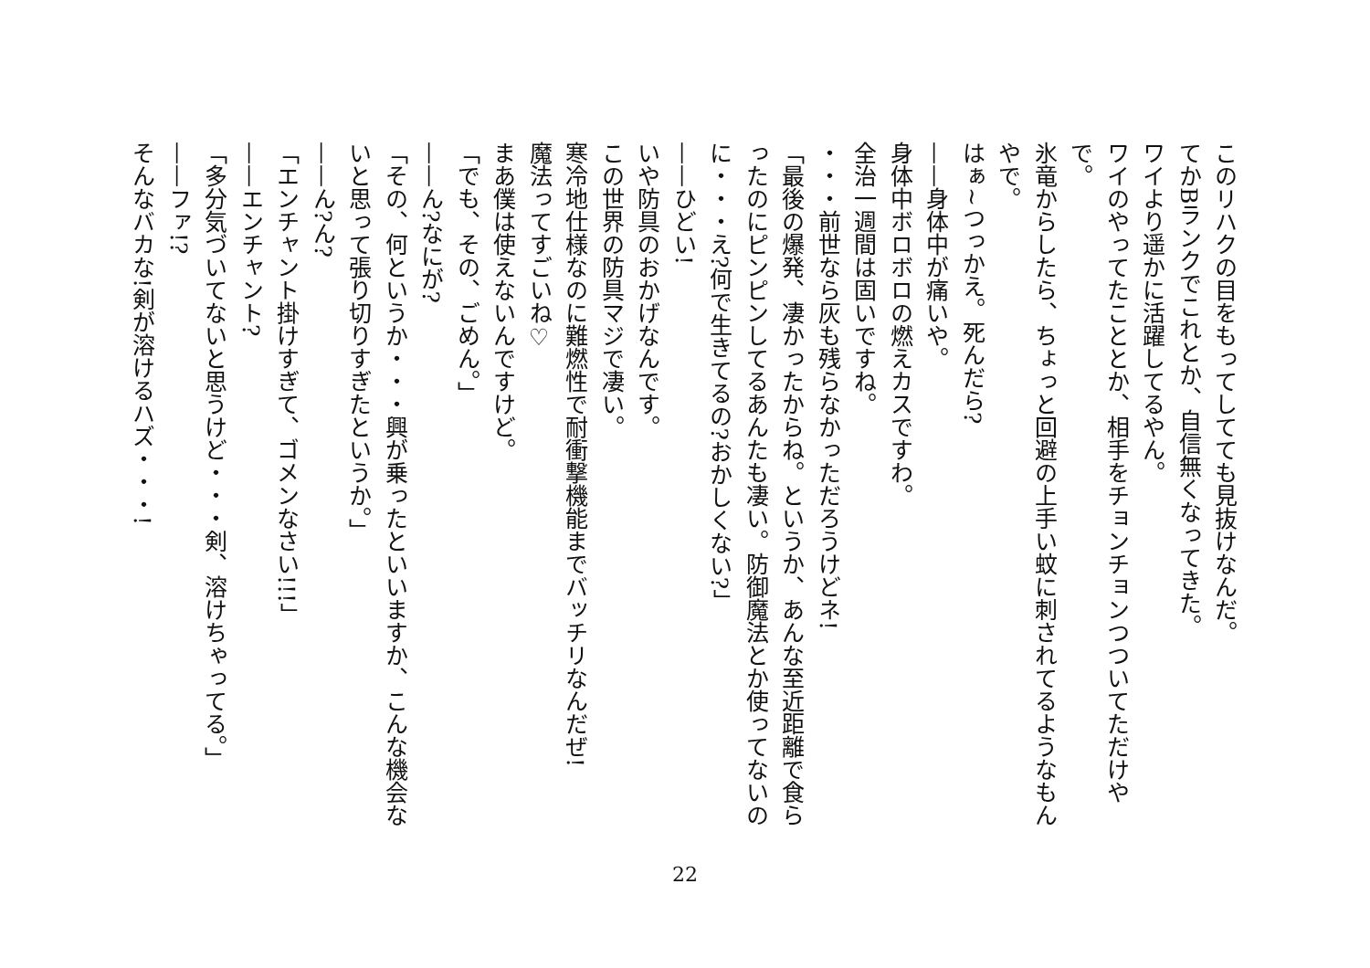このリハクの目をもってしてても見抜けなんだ。
てかBランクでこれとか、自信無くなってきた。
ワイより遥かに活躍してるやん。
ワイのやってたこととか、相手をチョンチョンつついてただけやで。
氷竜からしたら、ちょっと回避の上手い蚊に刺されてるようなもんやで。
はぁ~つっかえ。死んだら?
——身体中が痛いや。
身体中ボロボロの燃えカスですわ。
全治一週間は固いですね。
・・・前世なら灰も残らなかっただろうけどネ!
「最後の爆発、凄かったからね。というか、あんな至近距離で食らったのにピンピンしてるあんたも凄い。防御魔法とか使ってないのに・・・え?何で生きてるの?おかしくない?」
——ひどい!
いや防具のおかげなんです。
この世界の防具マジで凄い。
寒冷地仕様なのに難燃性で耐衝撃機能までバッチリなんだぜ!
魔法ってすごいね♡
まあ僕は使えないんですけど。
「でも、その、ごめん。」
——ん?なにが?
「その、何というか・・・興が乗ったといいますか、こんな機会ないと思って張り切りすぎたというか。」
——ん?ん?
「エンチャント掛けすぎて、ゴメンなさい!!!」
——エンチャント?
「多分気づいてないと思うけど・・・剣、溶けちゃってる。」
——ファ!?
そんなバカな!剣が溶けるハズ・・・!
22